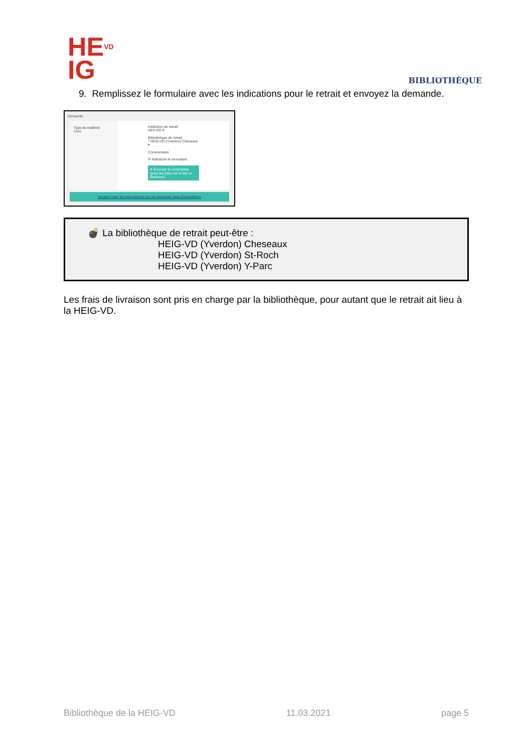HE<sup>VD</sup>
IG
BIBLIOTHÈQUE
9. Remplissez le formulaire avec les indications pour le retrait et envoyez la demande.
Demande
Type de matériel
Livre
Institution de retrait
HES-SO ▾
Bibliothèque de retrait
* HEIG-VD (Yverdon) Cheseaux ▾
Commentaire
⟳ Rafraichir le formulaire
➤ Envoyer la commande (pour les frais voir le lien ci-dessous!)
Veuillez noter les informations sur les éventuels frais (d'expédition)
💣 La bibliothèque de retrait peut-être :
HEIG-VD (Yverdon) Cheseaux
HEIG-VD (Yverdon) St-Roch
HEIG-VD (Yverdon) Y-Parc
Les frais de livraison sont pris en charge par la bibliothèque, pour autant que le retrait ait lieu à la HEIG-VD.
Bibliothèque de la HEIG-VD 11.03.2021 page 5